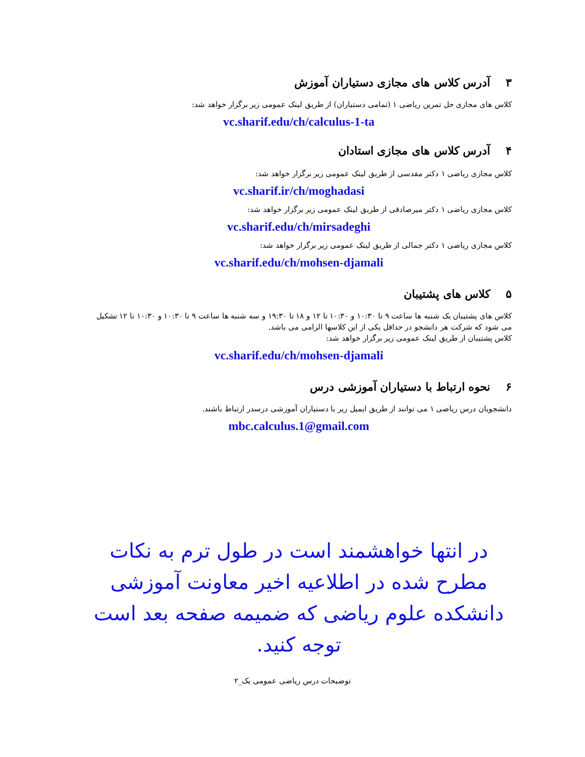۳ آدرس کلاس های مجازی دستیاران آموزش
کلاس های مجازی حل تمرین ریاضی ۱ (تمامی دستیاران) از طریق لینک عمومی زیر برگزار خواهد شد:
vc.sharif.edu/ch/calculus-1-ta
۴ آدرس کلاس های مجازی استادان
کلاس مجازی ریاضی ۱ دکتر مقدسی از طریق لینک عمومی زیر برگزار خواهد شد:
vc.sharif.ir/ch/moghadasi
کلاس مجازی ریاضی ۱ دکتر میرصادقی از طریق لینک عمومی زیر برگزار خواهد شد:
vc.sharif.edu/ch/mirsadeghi
کلاس مجازی ریاضی ۱ دکتر جمالی از طریق لینک عمومی زیر برگزار خواهد شد:
vc.sharif.edu/ch/mohsen-djamali
۵ کلاس های پشتیبان
کلاس های پشتیبان یک شنبه ها ساعت ۹ تا ۱۰:۳۰ و ۱۰:۳۰ تا ۱۲ و ۱۸ تا ۱۹:۳۰ و سه شنبه ها ساعت ۹ تا ۱۰:۳۰ و ۱۰:۳۰ تا ۱۲ تشکیل می شود که شرکت هر دانشجو در حداقل یکی از این کلاسها الزامی می باشد.
کلاس پشتیبان از طریق لینک عمومی زیر برگزار خواهد شد:
vc.sharif.edu/ch/mohsen-djamali
۶ نحوه ارتباط با دستیاران آموزشی درس
دانشجویان درس ریاضی ۱ می توانند از طریق ایمیل زیر با دستیاران آموزشی درسدر ارتباط باشند.
mbc.calculus.1@gmail.com
در انتها خواهشمند است در طول ترم به نکات مطرح شده در اطلاعیه اخیر معاونت آموزشی دانشکده علوم ریاضی که ضمیمه صفحه بعد است توجه کنید.
توضیحات درس ریاضی عمومی یک_۲